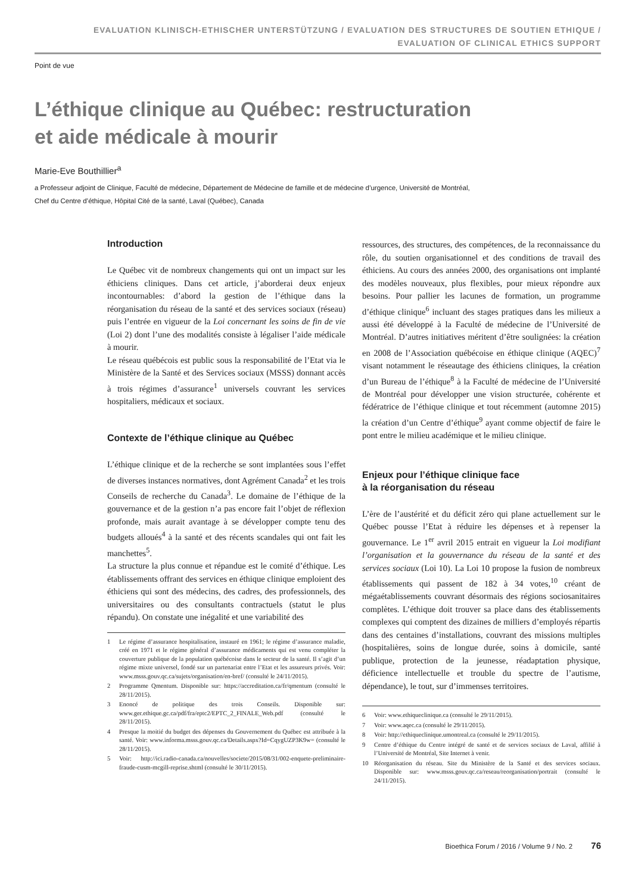EVALUATION KLINISCH-ETHISCHER UNTERSTÜTZUNG / EVALUATION DES STRUCTURES DE SOUTIEN ETHIQUE /
EVALUATION OF CLINICAL ETHICS SUPPORT
Point de vue
L’éthique clinique au Québec: restructuration
et aide médicale à mourir
Marie-Eve Bouthillier<sup>a</sup>
a Professeur adjoint de Clinique, Faculté de médecine, Département de Médecine de famille et de médecine d’urgence, Université de Montréal,
Chef du Centre d’éthique, Hôpital Cité de la santé, Laval (Québec), Canada
Introduction
Le Québec vit de nombreux changements qui ont un impact sur les éthiciens cliniques. Dans cet article, j’aborderai deux enjeux incontournables: d’abord la gestion de l’éthique dans la réorganisation du réseau de la santé et des services sociaux (réseau) puis l’entrée en vigueur de la Loi concernant les soins de fin de vie (Loi 2) dont l’une des modalités consiste à légaliser l’aide médicale à mourir.
Le réseau québécois est public sous la responsabilité de l’Etat via le Ministère de la Santé et des Services sociaux (MSSS) donnant accès à trois régimes d’assurance<sup>1</sup> universels couvrant les services hospitaliers, médicaux et sociaux.
Contexte de l’éthique clinique au Québec
L’éthique clinique et de la recherche se sont implantées sous l’effet de diverses instances normatives, dont Agrément Canada<sup>2</sup> et les trois Conseils de recherche du Canada<sup>3</sup>. Le domaine de l’éthique de la gouvernance et de la gestion n’a pas encore fait l’objet de réflexion profonde, mais aurait avantage à se développer compte tenu des budgets alloués<sup>4</sup> à la santé et des récents scandales qui ont fait les manchettes<sup>5</sup>.
La structure la plus connue et répandue est le comité d’éthique. Les établissements offrant des services en éthique clinique emploient des éthiciens qui sont des médecins, des cadres, des professionnels, des universitaires ou des consultants contractuels (statut le plus répandu). On constate une inégalité et une variabilité des
1 Le régime d’assurance hospitalisation, instauré en 1961; le régime d’assurance maladie, créé en 1971 et le régime général d’assurance médicaments qui est venu compléter la couverture publique de la population québécoise dans le secteur de la santé. Il s’agit d’un régime mixte universel, fondé sur un partenariat entre l’Etat et les assureurs privés. Voir: www.msss.gouv.qc.ca/sujets/organisation/en-bref/ (consulté le 24/11/2015).
2 Programme Qmentum. Disponible sur: https://accreditation.ca/fr/qmentum (consulté le 28/11/2015).
3 Enoncé de politique des trois Conseils. Disponible sur: www.ger.ethique.gc.ca/pdf/fra/eptc2/EPTC_2_FINALE_Web.pdf (consulté le 28/11/2015).
4 Presque la moitié du budget des dépenses du Gouvernement du Québec est attribuée à la santé. Voir: www.informa.msss.gouv.qc.ca/Details.aspx?Id=CqygUZP3K9w= (consulté le 28/11/2015).
5 Voir: http://ici.radio-canada.ca/nouvelles/societe/2015/08/31/002-enquete-preliminaire-fraude-cusm-mcgill-reprise.shtml (consulté le 30/11/2015).
ressources, des structures, des compétences, de la reconnaissance du rôle, du soutien organisationnel et des conditions de travail des éthiciens. Au cours des années 2000, des organisations ont implanté des modèles nouveaux, plus flexibles, pour mieux répondre aux besoins. Pour pallier les lacunes de formation, un programme d’éthique clinique<sup>6</sup> incluant des stages pratiques dans les milieux a aussi été développé à la Faculté de médecine de l’Université de Montréal. D’autres initiatives méritent d’être soulignées: la création en 2008 de l’Association québécoise en éthique clinique (AQEC)<sup>7</sup> visant notamment le réseautage des éthiciens cliniques, la création d’un Bureau de l’éthique<sup>8</sup> à la Faculté de médecine de l’Université de Montréal pour développer une vision structurée, cohérente et fédératrice de l’éthique clinique et tout récemment (automne 2015) la création d’un Centre d’éthique<sup>9</sup> ayant comme objectif de faire le pont entre le milieu académique et le milieu clinique.
Enjeux pour l’éthique clinique face
à la réorganisation du réseau
L’ère de l’austérité et du déficit zéro qui plane actuellement sur le Québec pousse l’Etat à réduire les dépenses et à repenser la gouvernance. Le 1<sup>er</sup> avril 2015 entrait en vigueur la Loi modifiant l’organisation et la gouvernance du réseau de la santé et des services sociaux (Loi 10). La Loi 10 propose la fusion de nombreux établissements qui passent de 182 à 34 votes,<sup>10</sup> créant de mégaétablissements couvrant désormais des régions sociosanitaires complètes. L’éthique doit trouver sa place dans des établissements complexes qui comptent des dizaines de milliers d’employés répartis dans des centaines d’installations, couvrant des missions multiples (hospitalières, soins de longue durée, soins à domicile, santé publique, protection de la jeunesse, réadaptation physique, déficience intellectuelle et trouble du spectre de l’autisme, dépendance), le tout, sur d’immenses territoires.
6 Voir: www.ethiqueclinique.ca (consulté le 29/11/2015).
7 Voir: www.aqec.ca (consulté le 29/11/2015).
8 Voir: http://ethiqueclinique.umontreal.ca (consulté le 29/11/2015).
9 Centre d’éthique du Centre intégré de santé et de services sociaux de Laval, affilié à l’Université de Montréal, Site Internet à venir.
10 Réorganisation du réseau. Site du Ministère de la Santé et des services sociaux. Disponible sur: www.msss.gouv.qc.ca/reseau/reorganisation/portrait (consulté le 24/11/2015).
Bioethica Forum / 2016 / Volume 9 / No. 2 76